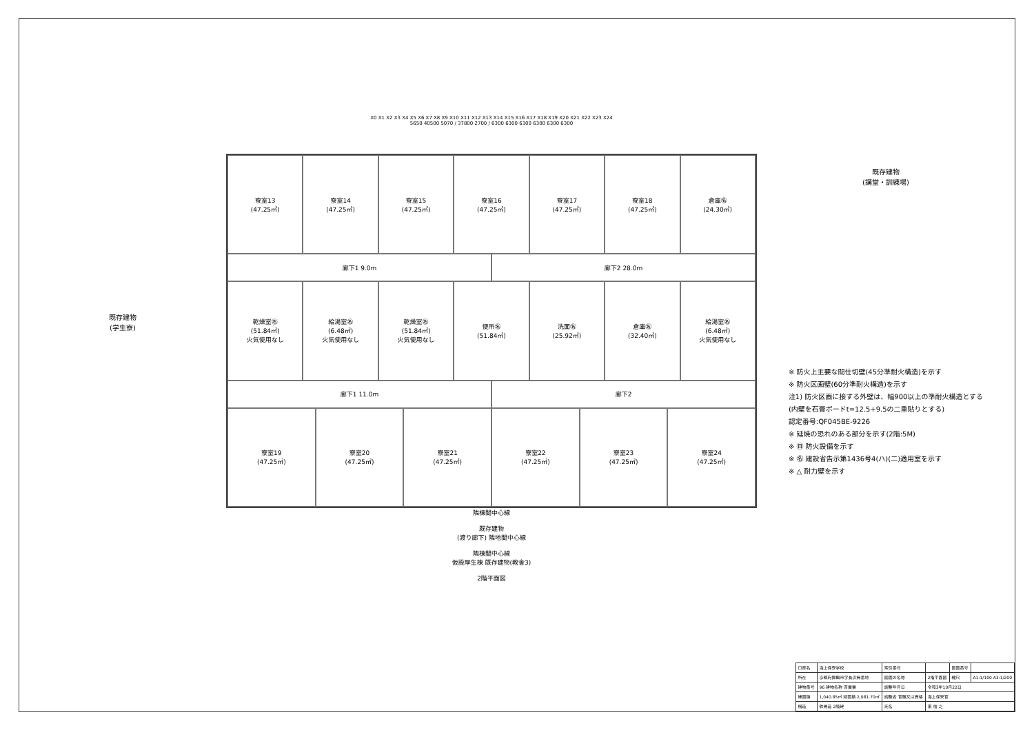既存建物
(学生寮)
X0 X1 X2 X3 X4 X5 X6 X7 X8 X9 X10 X11 X12 X13 X14 X15 X16 X17 X18 X19 X20 X21 X22 X23 X24
5650 40500 5070 / 37800 2700 / 6300 6300 6300 6300 6300 6300
寮室13
(47.25㎡)
寮室14
(47.25㎡)
寮室15
(47.25㎡)
寮室16
(47.25㎡)
寮室17
(47.25㎡)
寮室18
(47.25㎡)
倉庫㊔
(24.30㎡)
廊下1 9.0m 廊下2 28.0m
乾燥室㊔
(51.84㎡)
火気使用なし
給湯室㊔
(6.48㎡)
火気使用なし
乾燥室㊔
(51.84㎡)
火気使用なし
便所㊔
(51.84㎡)
洗面㊔
(25.92㎡)
倉庫㊔
(32.40㎡)
給湯室㊔
(6.48㎡)
火気使用なし
廊下1 11.0m 廊下2
寮室19
(47.25㎡)
寮室20
(47.25㎡)
寮室21
(47.25㎡)
寮室22
(47.25㎡)
寮室23
(47.25㎡)
寮室24
(47.25㎡)
隣棟間中心線
既存建物
(渡り廊下) 隣地間中心線
隣棟間中心線
仮設厚生棟 既存建物(教舎3)
2階平面図
既存建物
(講堂・訓練場)
※ 防火上主要な間仕切壁(45分準耐火構造)を示す
※ 防火区画壁(60分準耐火構造)を示す
注1) 防火区画に接する外壁は、幅900以上の準耐火構造とする
(内壁を石膏ボードt=12.5+9.5の二重貼りとする)
認定番号:QF045BE-9226
※ 延焼の恐れのある部分を示す(2階:5M)
※ ㊐ 防火設備を示す
※ ㊔ 建設省告示第1436号4(ハ)(二)適用室を示す
※ △ 耐力壁を示す
| 口座名 | 海上保安学校 | 索引番号 | | 図面番号 | |
| 所在 | 京都府舞鶴市字長浜無番地 | 図面の名称 | 2階平面図 | 縮尺 | A1:1/100 A3:1/200 |
| 建物番号 | 96 建物名称 青業寮 | 調整年月日 | 令和3年10月22日 | | |
| 建面積 | 1,040.85㎡ 延面積 2,081.70㎡ | 調整者 官職又は資格 | 海上保安官 | | |
| 構造 | 鉄骨造 2階建 | 氏名 | 東 信 之 | | |